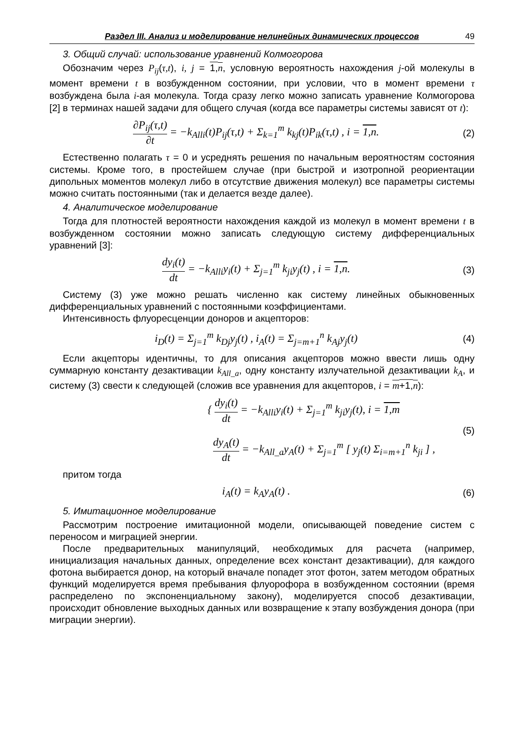Раздел III. Анализ и моделирование нелинейных динамических процессов 49
3. Общий случай: использование уравнений Колмогорова
Обозначим через P<sub>ij</sub>(τ,t), i, j = 1,n, условную вероятность нахождения j-ой молекулы в момент времени t в возбужденном состоянии, при условии, что в момент времени τ возбуждена была i-ая молекула. Тогда сразу легко можно записать уравнение Колмогорова [2] в терминах нашей задачи для общего случая (когда все параметры системы зависят от t):
∂P<sub>ij</sub>(τ,t) ∂t = −k<sub>Alli</sub>(t)P<sub>ij</sub>(τ,t) + Σ<sub>k=1</sub><sup>m</sup> k<sub>kj</sub>(t)P<sub>ik</sub>(τ,t) , i = 1,n.
(2)
Естественно полагать τ = 0 и усреднять решения по начальным вероятностям состояния системы. Кроме того, в простейшем случае (при быстрой и изотропной реориентации дипольных моментов молекул либо в отсутствие движения молекул) все параметры системы можно считать постоянными (так и делается везде далее).
4. Аналитическое моделирование
Тогда для плотностей вероятности нахождения каждой из молекул в момент времени t в возбужденном состоянии можно записать следующую систему дифференциальных уравнений [3]:
dy<sub>i</sub>(t) dt = −k<sub>Alli</sub>y<sub>i</sub>(t) + Σ<sub>j=1</sub><sup>m</sup> k<sub>ji</sub>y<sub>j</sub>(t) , i = 1,n.
(3)
Систему (3) уже можно решать численно как систему линейных обыкновенных дифференциальных уравнений с постоянными коэффициентами.
Интенсивность флуоресценции доноров и акцепторов:
i<sub>D</sub>(t) = Σ<sub>j=1</sub><sup>m</sup> k<sub>Dj</sub>y<sub>j</sub>(t) , i<sub>A</sub>(t) = Σ<sub>j=m+1</sub><sup>n</sup> k<sub>Aj</sub>y<sub>j</sub>(t)
(4)
Если акцепторы идентичны, то для описания акцепторов можно ввести лишь одну суммарную константу дезактивации k<sub>All_a</sub>, одну константу излучательной дезактивации k<sub>A</sub>, и систему (3) свести к следующей (сложив все уравнения для акцепторов, i = m+1,n):
{ dy<sub>i</sub>(t) dt = −k<sub>Alli</sub>y<sub>i</sub>(t) + Σ<sub>j=1</sub><sup>m</sup> k<sub>ji</sub>y<sub>j</sub>(t), i = 1,m
dy<sub>A</sub>(t) dt = −k<sub>All_a</sub>y<sub>A</sub>(t) + Σ<sub>j=1</sub><sup>m</sup> [ y<sub>j</sub>(t) Σ<sub>i=m+1</sub><sup>n</sup> k<sub>ji</sub> ] ,
(5)
притом тогда
i<sub>A</sub>(t) = k<sub>A</sub>y<sub>A</sub>(t) . (6)
5. Имитационное моделирование
Рассмотрим построение имитационной модели, описывающей поведение систем с переносом и миграцией энергии.
После предварительных манипуляций, необходимых для расчета (например, инициализация начальных данных, определение всех констант дезактивации), для каждого фотона выбирается донор, на который вначале попадет этот фотон, затем методом обратных функций моделируется время пребывания флуорофора в возбужденном состоянии (время распределено по экспоненциальному закону), моделируется способ дезактивации, происходит обновление выходных данных или возвращение к этапу возбуждения донора (при миграции энергии).